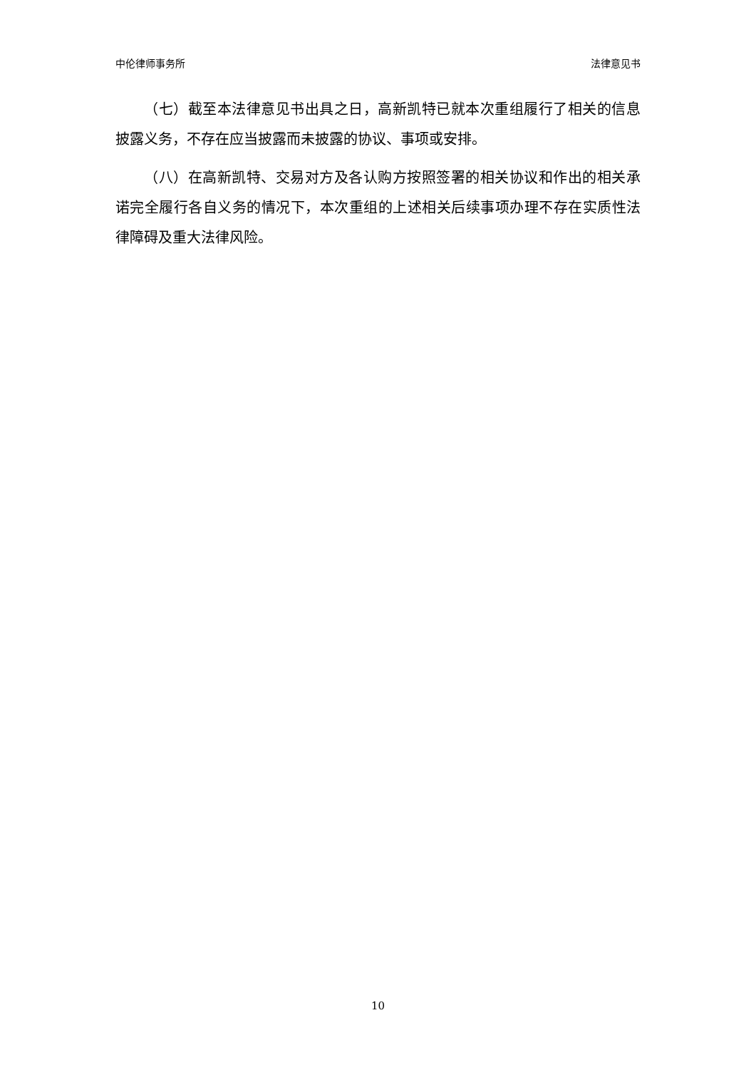中伦律师事务所 法律意见书
（七）截至本法律意见书出具之日，高新凯特已就本次重组履行了相关的信息披露义务，不存在应当披露而未披露的协议、事项或安排。
（八）在高新凯特、交易对方及各认购方按照签署的相关协议和作出的相关承诺完全履行各自义务的情况下，本次重组的上述相关后续事项办理不存在实质性法律障碍及重大法律风险。
10